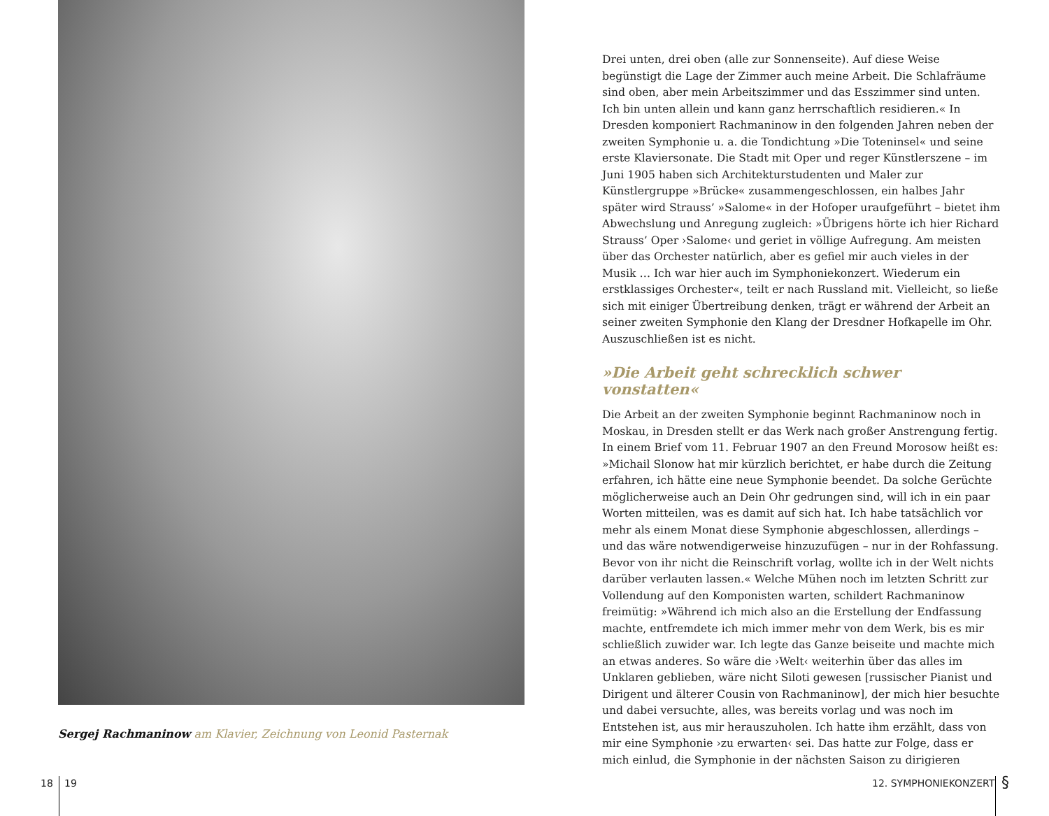Sergej Rachmaninow am Klavier, Zeichnung von Leonid Pasternak
Drei unten, drei oben (alle zur Sonnenseite). Auf diese Weise begünstigt die Lage der Zimmer auch meine Arbeit. Die Schlafräume sind oben, aber mein Arbeitszimmer und das Esszimmer sind unten. Ich bin unten allein und kann ganz herrschaftlich residieren.« In Dresden komponiert Rachmaninow in den folgenden Jahren neben der zweiten Symphonie u. a. die Tondichtung »Die Toteninsel« und seine erste Klaviersonate. Die Stadt mit Oper und reger Künstlerszene – im Juni 1905 haben sich Architekturstudenten und Maler zur Künstlergruppe »Brücke« zusammengeschlossen, ein halbes Jahr später wird Strauss’ »Salome« in der Hofoper uraufgeführt – bietet ihm Abwechslung und Anregung zugleich: »Übrigens hörte ich hier Richard Strauss’ Oper ›Salome‹ und geriet in völlige Aufregung. Am meisten über das Orchester natürlich, aber es gefiel mir auch vieles in der Musik … Ich war hier auch im Symphoniekonzert. Wiederum ein erstklassiges Orchester«, teilt er nach Russland mit. Vielleicht, so ließe sich mit einiger Übertreibung denken, trägt er während der Arbeit an seiner zweiten Symphonie den Klang der Dresdner Hofkapelle im Ohr. Auszuschließen ist es nicht.
»Die Arbeit geht schrecklich schwer vonstatten«
Die Arbeit an der zweiten Symphonie beginnt Rachmaninow noch in Moskau, in Dresden stellt er das Werk nach großer Anstrengung fertig. In einem Brief vom 11. Februar 1907 an den Freund Morosow heißt es: »Michail Slonow hat mir kürzlich berichtet, er habe durch die Zeitung erfahren, ich hätte eine neue Symphonie beendet. Da solche Gerüchte möglicherweise auch an Dein Ohr gedrungen sind, will ich in ein paar Worten mitteilen, was es damit auf sich hat. Ich habe tatsächlich vor mehr als einem Monat diese Symphonie abgeschlossen, allerdings – und das wäre notwendigerweise hinzuzufügen – nur in der Rohfassung. Bevor von ihr nicht die Reinschrift vorlag, wollte ich in der Welt nichts darüber verlauten lassen.« Welche Mühen noch im letzten Schritt zur Vollendung auf den Komponisten warten, schildert Rachmaninow freimütig: »Während ich mich also an die Erstellung der Endfassung machte, entfremdete ich mich immer mehr von dem Werk, bis es mir schließlich zuwider war. Ich legte das Ganze beiseite und machte mich an etwas anderes. So wäre die ›Welt‹ weiterhin über das alles im Unklaren geblieben, wäre nicht Siloti gewesen [russischer Pianist und Dirigent und älterer Cousin von Rachmaninow], der mich hier besuchte und dabei versuchte, alles, was bereits vorlag und was noch im Entstehen ist, aus mir herauszuholen. Ich hatte ihm erzählt, dass von mir eine Symphonie ›zu erwarten‹ sei. Das hatte zur Folge, dass er mich einlud, die Symphonie in der nächsten Saison zu dirigieren
18 19 12. SYMPHONIEKONZERT §